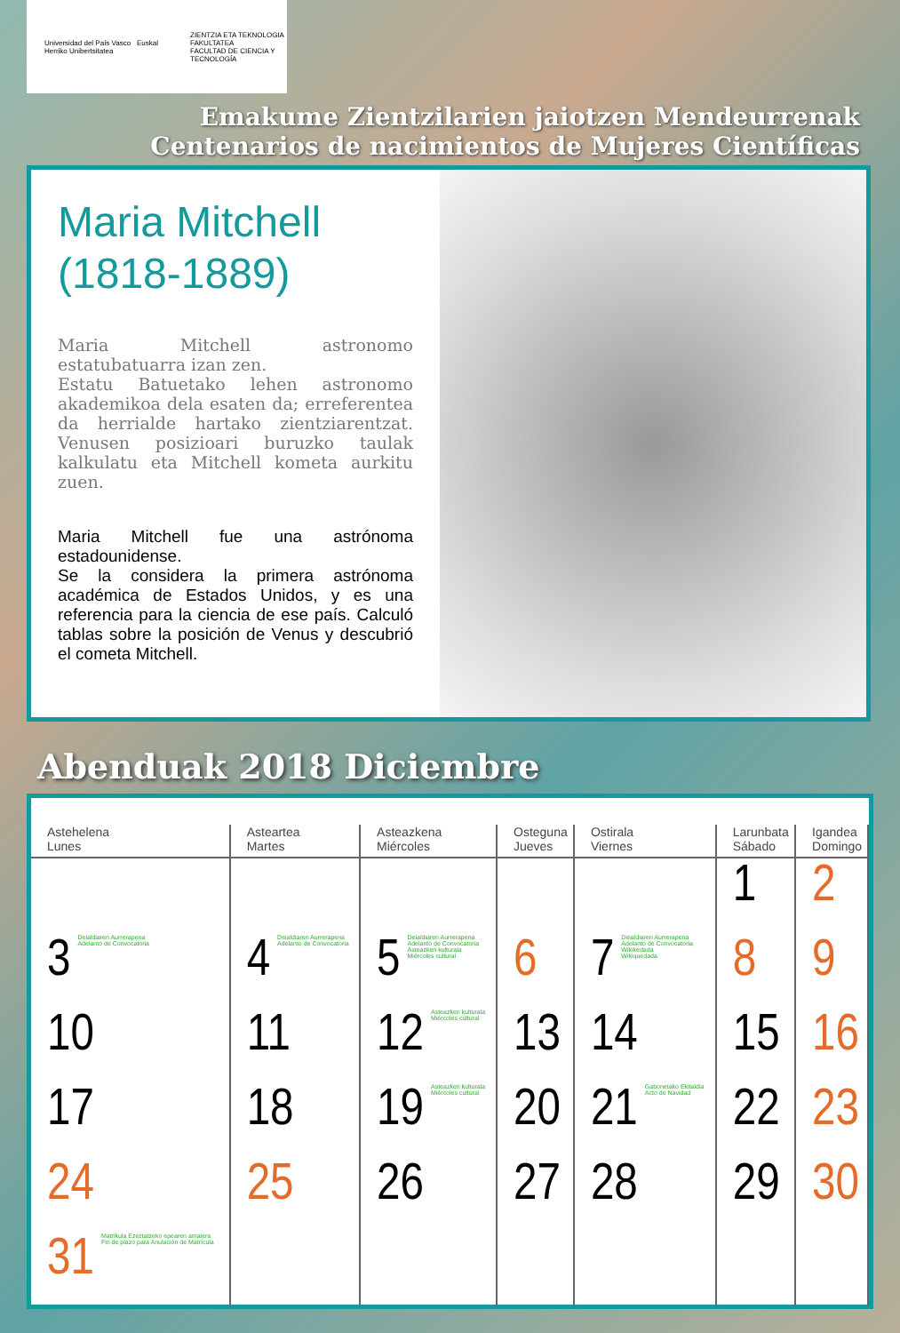Universidad del País Vasco Euskal Herriko Unibertsitatea
ZIENTZIA ETA TEKNOLOGIA FAKULTATEA
FACULTAD DE CIENCIA Y TECNOLOGÍA
Emakume Zientzilarien jaiotzen Mendeurrenak
Centenarios de nacimientos de Mujeres Científicas
Maria Mitchell
(1818-1889)
Maria Mitchell astronomo estatubatuarra izan zen.
Estatu Batuetako lehen astronomo akademikoa dela esaten da; erreferentea da herrialde hartako zientziarentzat. Venusen posizioari buruzko taulak kalkulatu eta Mitchell kometa aurkitu zuen.
Maria Mitchell fue una astrónoma estadounidense.
Se la considera la primera astrónoma académica de Estados Unidos, y es una referencia para la ciencia de ese país. Calculó tablas sobre la posición de Venus y descubrió el cometa Mitchell.
Abenduak 2018 Diciembre
| Astehelena Lunes | Asteartea Martes | Asteazkena Miércoles | Osteguna Jueves | Ostirala Viernes | Larunbata Sábado | Igandea Domingo |
| --- | --- | --- | --- | --- | --- | --- |
| | | | | | 1 | 2 |
| 3 Deialdiaren Aurrerapena Adelanto de Convocatoria | 4 Deialdiaren Aurrerapena Adelanto de Convocatoria | 5 Deialdiaren Aurrerapena Adelanto de Convocatoria Asteazken kulturala Miércoles cultural | 6 | 7 Deialdiaren Aurrerapena Adelanto de Convocatoria Wikikedada Wikiquedada | 8 | 9 |
| 10 | 11 | 12 Asteazken kulturala Miércoles cultural | 13 | 14 | 15 | 16 |
| 17 | 18 | 19 Asteazken kulturala Miércoles cultural | 20 | 21 Gabonetako Ekitaldia Acto de Navidad | 22 | 23 |
| 24 | 25 | 26 | 27 | 28 | 29 | 30 |
| 31 Matrikula Ezeztatzeko epearen amaiera Fin de plazo para Anulación de Matrícula | | | | | | |